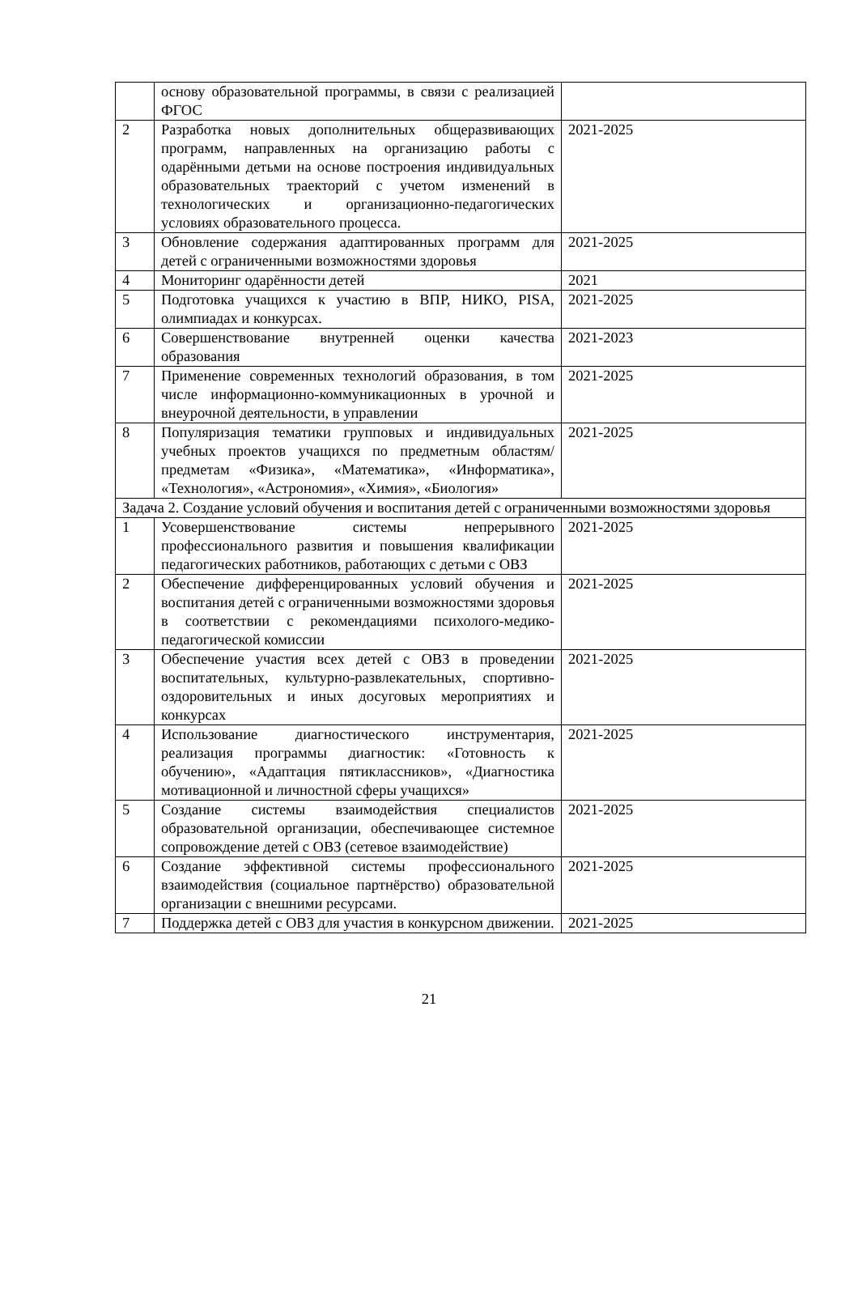| | основу образовательной программы, в связи с реализацией ФГОС | |
| 2 | Разработка новых дополнительных общеразвивающих программ, направленных на организацию работы с одарёнными детьми на основе построения индивидуальных образовательных траекторий с учетом изменений в технологических и организационно-педагогических условиях образовательного процесса. | 2021-2025 |
| 3 | Обновление содержания адаптированных программ для детей с ограниченными возможностями здоровья | 2021-2025 |
| 4 | Мониторинг одарённости детей | 2021 |
| 5 | Подготовка учащихся к участию в ВПР, НИКО, PISA, олимпиадах и конкурсах. | 2021-2025 |
| 6 | Совершенствование внутренней оценки качества образования | 2021-2023 |
| 7 | Применение современных технологий образования, в том числе информационно-коммуникационных в урочной и внеурочной деятельности, в управлении | 2021-2025 |
| 8 | Популяризация тематики групповых и индивидуальных учебных проектов учащихся по предметным областям/предметам «Физика», «Математика», «Информатика», «Технология», «Астрономия», «Химия», «Биология» | 2021-2025 |
| Задача 2. Создание условий обучения и воспитания детей с ограниченными возможностями здоровья | | |
| 1 | Усовершенствование системы непрерывного профессионального развития и повышения квалификации педагогических работников, работающих с детьми с ОВЗ | 2021-2025 |
| 2 | Обеспечение дифференцированных условий обучения и воспитания детей с ограниченными возможностями здоровья в соответствии с рекомендациями психолого-медико-педагогической комиссии | 2021-2025 |
| 3 | Обеспечение участия всех детей с ОВЗ в проведении воспитательных, культурно-развлекательных, спортивно-оздоровительных и иных досуговых мероприятиях и конкурсах | 2021-2025 |
| 4 | Использование диагностического инструментария, реализация программы диагностик: «Готовность к обучению», «Адаптация пятиклассников», «Диагностика мотивационной и личностной сферы учащихся» | 2021-2025 |
| 5 | Создание системы взаимодействия специалистов образовательной организации, обеспечивающее системное сопровождение детей с ОВЗ (сетевое взаимодействие) | 2021-2025 |
| 6 | Создание эффективной системы профессионального взаимодействия (социальное партнёрство) образовательной организации с внешними ресурсами. | 2021-2025 |
| 7 | Поддержка детей с ОВЗ для участия в конкурсном движении. | 2021-2025 |
21